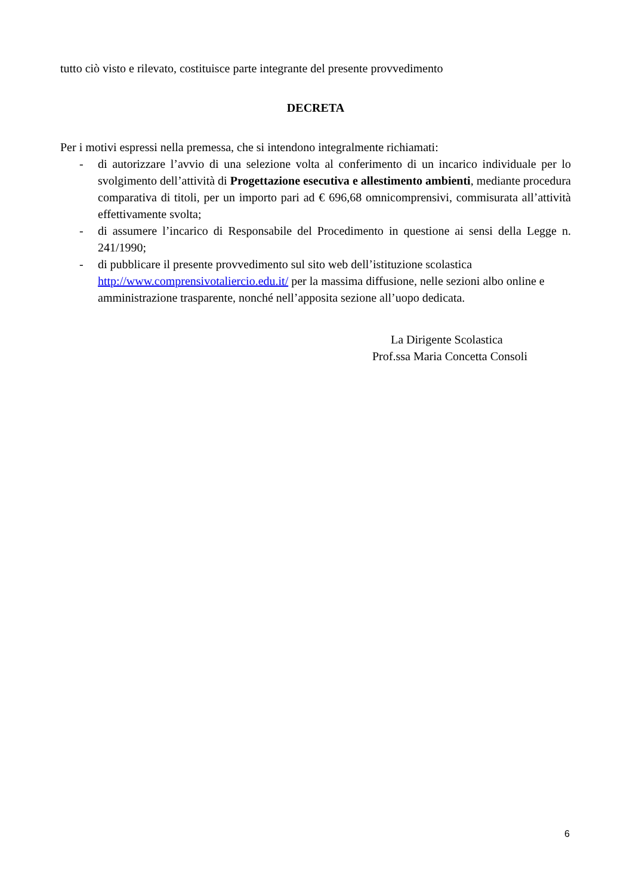tutto ciò visto e rilevato, costituisce parte integrante del presente provvedimento
DECRETA
Per i motivi espressi nella premessa, che si intendono integralmente richiamati:
- di autorizzare l’avvio di una selezione volta al conferimento di un incarico individuale per lo svolgimento dell’attività di Progettazione esecutiva e allestimento ambienti, mediante procedura comparativa di titoli, per un importo pari ad € 696,68 omnicomprensivi, commisurata all’attività effettivamente svolta;
- di assumere l’incarico di Responsabile del Procedimento in questione ai sensi della Legge n. 241/1990;
- di pubblicare il presente provvedimento sul sito web dell’istituzione scolastica http://www.comprensivotaliercio.edu.it/ per la massima diffusione, nelle sezioni albo online e amministrazione trasparente, nonché nell’apposita sezione all’uopo dedicata.
La Dirigente Scolastica
Prof.ssa Maria Concetta Consoli
6